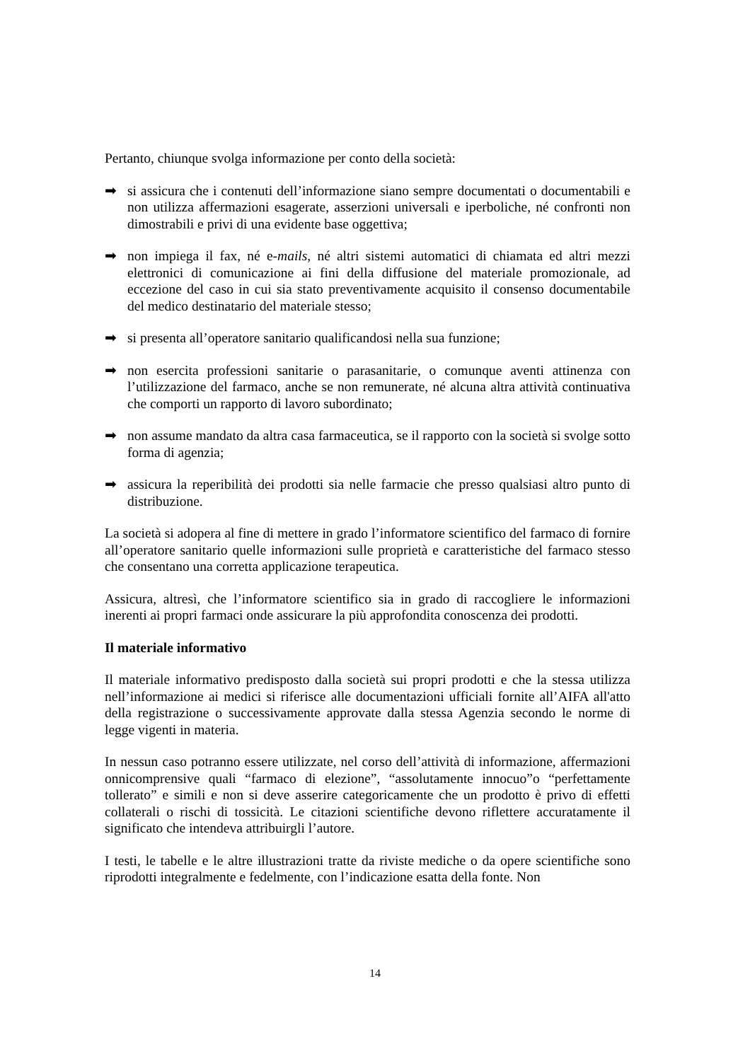Pertanto, chiunque svolga informazione per conto della società:
➡ si assicura che i contenuti dell’informazione siano sempre documentati o documentabili e non utilizza affermazioni esagerate, asserzioni universali e iperboliche, né confronti non dimostrabili e privi di una evidente base oggettiva;
➡ non impiega il fax, né e-mails, né altri sistemi automatici di chiamata ed altri mezzi elettronici di comunicazione ai fini della diffusione del materiale promozionale, ad eccezione del caso in cui sia stato preventivamente acquisito il consenso documentabile del medico destinatario del materiale stesso;
➡ si presenta all’operatore sanitario qualificandosi nella sua funzione;
➡ non esercita professioni sanitarie o parasanitarie, o comunque aventi attinenza con l’utilizzazione del farmaco, anche se non remunerate, né alcuna altra attività continuativa che comporti un rapporto di lavoro subordinato;
➡ non assume mandato da altra casa farmaceutica, se il rapporto con la società si svolge sotto forma di agenzia;
➡ assicura la reperibilità dei prodotti sia nelle farmacie che presso qualsiasi altro punto di distribuzione.
La società si adopera al fine di mettere in grado l’informatore scientifico del farmaco di fornire all’operatore sanitario quelle informazioni sulle proprietà e caratteristiche del farmaco stesso che consentano una corretta applicazione terapeutica.
Assicura, altresì, che l’informatore scientifico sia in grado di raccogliere le informazioni inerenti ai propri farmaci onde assicurare la più approfondita conoscenza dei prodotti.
Il materiale informativo
Il materiale informativo predisposto dalla società sui propri prodotti e che la stessa utilizza nell’informazione ai medici si riferisce alle documentazioni ufficiali fornite all’AIFA all'atto della registrazione o successivamente approvate dalla stessa Agenzia secondo le norme di legge vigenti in materia.
In nessun caso potranno essere utilizzate, nel corso dell’attività di informazione, affermazioni onnicomprensive quali “farmaco di elezione”, “assolutamente innocuo”o “perfettamente tollerato” e simili e non si deve asserire categoricamente che un prodotto è privo di effetti collaterali o rischi di tossicità. Le citazioni scientifiche devono riflettere accuratamente il significato che intendeva attribuirgli l’autore.
I testi, le tabelle e le altre illustrazioni tratte da riviste mediche o da opere scientifiche sono riprodotti integralmente e fedelmente, con l’indicazione esatta della fonte. Non
14